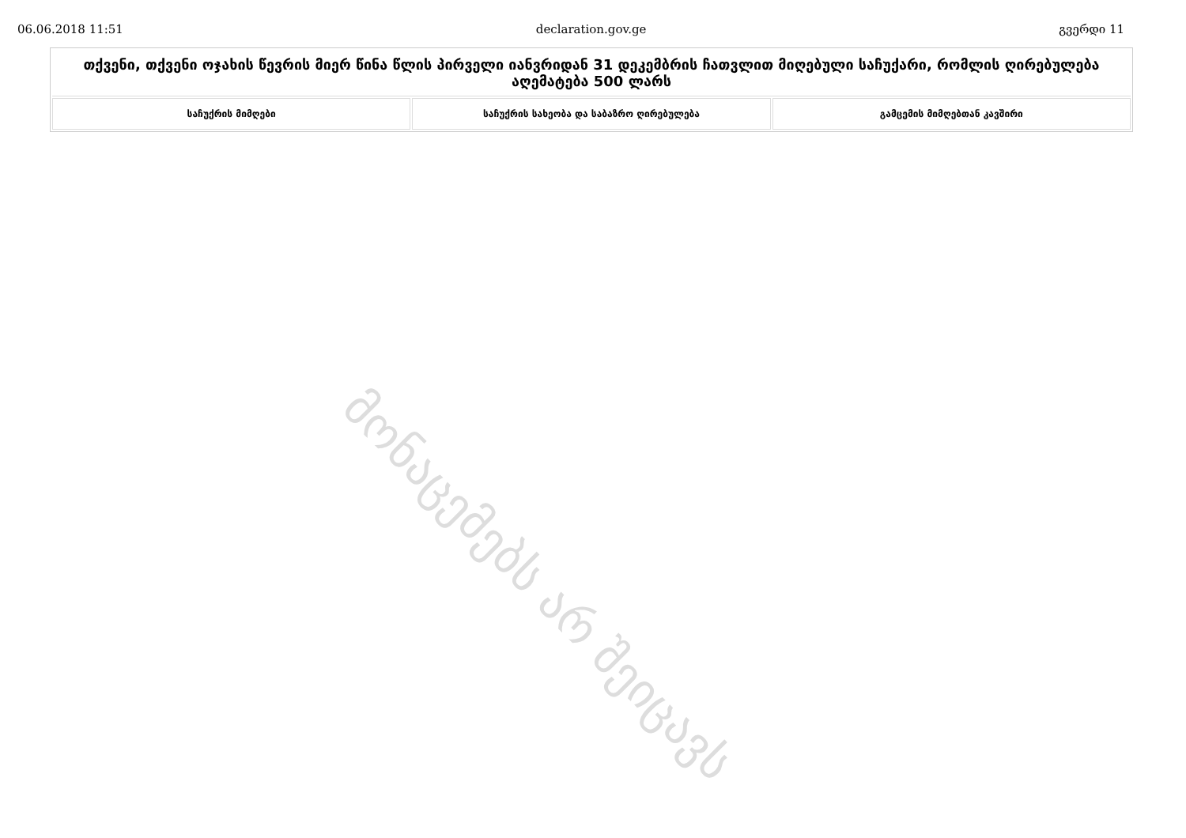06.06.2018 11:51 declaration.gov.ge გვერდი 11
| თქვენი, თქვენი ოჯახის წევრის მიერ წინა წლის პირველი იანვრიდან 31 დეკემბრის ჩათვლით მიღებული საჩუქარი, რომლის ღირებულება აღემატება 500 ლარს | | |
| --- | --- | --- |
| საჩუქრის მიმღები | საჩუქრის სახეობა და საბაზრო ღირებულება | გამცემის მიმღებთან კავშირი |
მონაცემებს არ შეიცავს